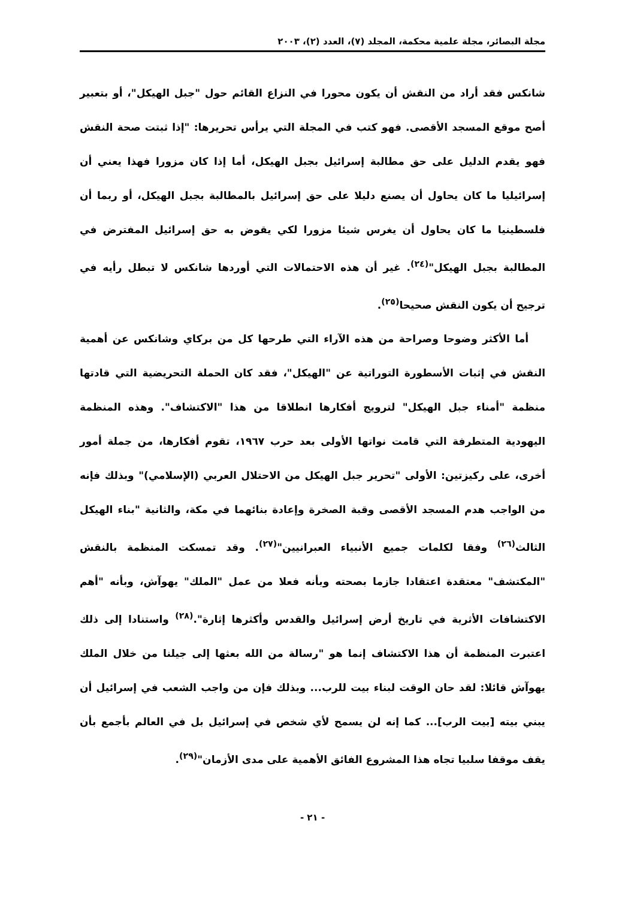مجلة البصائر، مجلة علمية محكمة، المجلد (٧)، العدد (٢)، ٢٠٠٣
شانكس فقد أراد من النقش أن يكون محورا في النزاع القائم حول "جبل الهيكل"، أو بتعبير أصح موقع المسجد الأقصى. فهو كتب في المجلة التي يرأس تحريرها: "إذا ثبتت صحة النقش فهو يقدم الدليل على حق مطالبة إسرائيل بجبل الهيكل، أما إذا كان مزورا فهذا يعني أن إسرائيليا ما كان يحاول أن يصنع دليلا على حق إسرائيل بالمطالبة بجبل الهيكل، أو ربما أن فلسطينيا ما كان يحاول أن يغرس شيئا مزورا لكي يقوض به حق إسرائيل المفترض في المطالبة بجبل الهيكل"<sup>(٢٤)</sup>. غير أن هذه الاحتمالات التي أوردها شانكس لا تبطل رأيه في ترجيح أن يكون النقش صحيحا<sup>(٢٥)</sup>.
أما الأكثر وضوحا وصراحة من هذه الآراء التي طرحها كل من بركاي وشانكس عن أهمية النقش في إثبات الأسطورة التوراتية عن "الهيكل"، فقد كان الحملة التحريضية التي قادتها منظمة "أمناء جبل الهيكل" لترويج أفكارها انطلاقا من هذا "الاكتشاف". وهذه المنظمة اليهودية المتطرفة التي قامت نواتها الأولى بعد حرب ١٩٦٧، تقوم أفكارها، من جملة أمور أخرى، على ركيزتين: الأولى "تحرير جبل الهيكل من الاحتلال العربي (الإسلامي)" وبذلك فإنه من الواجب هدم المسجد الأقصى وقبة الصخرة وإعادة بنائهما في مكة، والثانية "بناء الهيكل الثالث<sup>(٢٦)</sup> وفقا لكلمات جميع الأنبياء العبرانيين"<sup>(٢٧)</sup>. وقد تمسكت المنظمة بالنقش "المكتشف" معتقدة اعتقادا جازما بصحته وبأنه فعلا من عمل "الملك" يهوآش، وبأنه "أهم الاكتشافات الأثرية في تاريخ أرض إسرائيل والقدس وأكثرها إثارة".<sup>(٢٨)</sup> واستنادا إلى ذلك اعتبرت المنظمة أن هذا الاكتشاف إنما هو "رسالة من الله بعثها إلى جيلنا من خلال الملك يهوآش قائلا: لقد حان الوقت لبناء بيت للرب... وبذلك فإن من واجب الشعب في إسرائيل أن يبني بيته [بيت الرب]... كما إنه لن يسمح لأي شخص في إسرائيل بل في العالم بأجمع بأن يقف موقفا سلبيا تجاه هذا المشروع الفائق الأهمية على مدى الأزمان"<sup>(٢٩)</sup>.
- ٢١ -